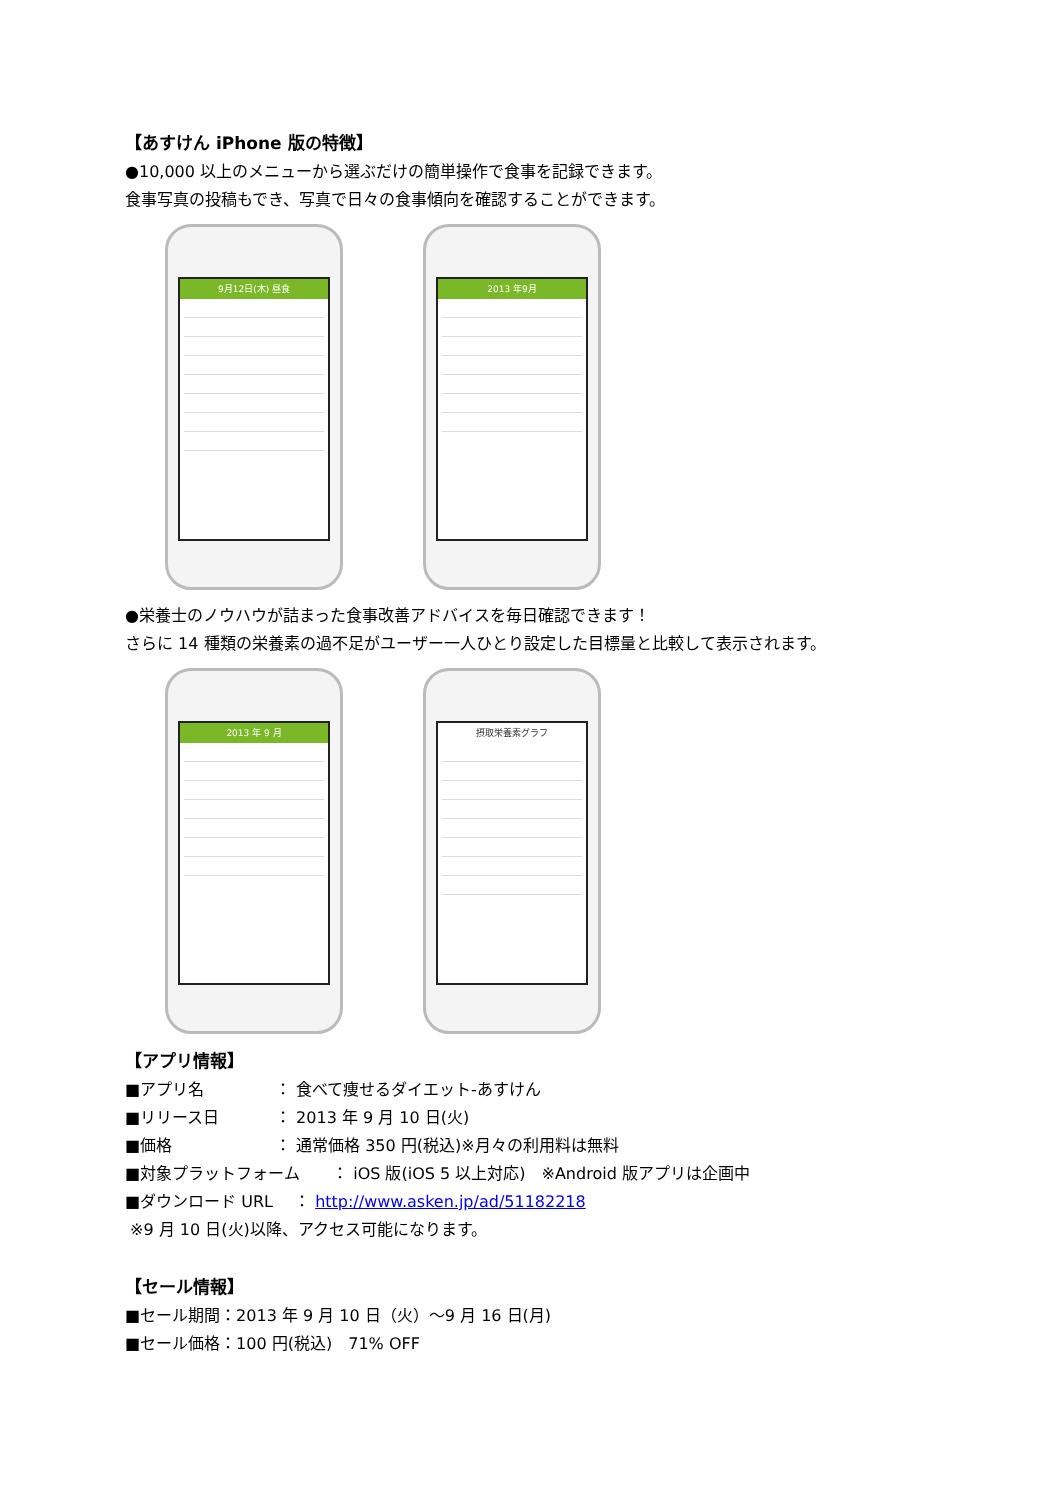【あすけん iPhone 版の特徴】
●10,000 以上のメニューから選ぶだけの簡単操作で食事を記録できます。
食事写真の投稿もでき、写真で日々の食事傾向を確認することができます。
9月12日(木) 昼食
2013 年9月
●栄養士のノウハウが詰まった食事改善アドバイスを毎日確認できます！
さらに 14 種類の栄養素の過不足がユーザー一人ひとり設定した目標量と比較して表示されます。
2013 年 9 月
摂取栄養素グラフ
【アプリ情報】
■アプリ名 ： 食べて痩せるダイエット-あすけん
■リリース日 ： 2013 年 9 月 10 日(火)
■価格 ： 通常価格 350 円(税込)※月々の利用料は無料
■対象プラットフォーム　　： iOS 版(iOS 5 以上対応)　※Android 版アプリは企画中
■ダウンロード URL　 ： http://www.asken.jp/ad/51182218
※9 月 10 日(火)以降、アクセス可能になります。
【セール情報】
■セール期間：2013 年 9 月 10 日（火）～9 月 16 日(月)
■セール価格：100 円(税込)　71% OFF